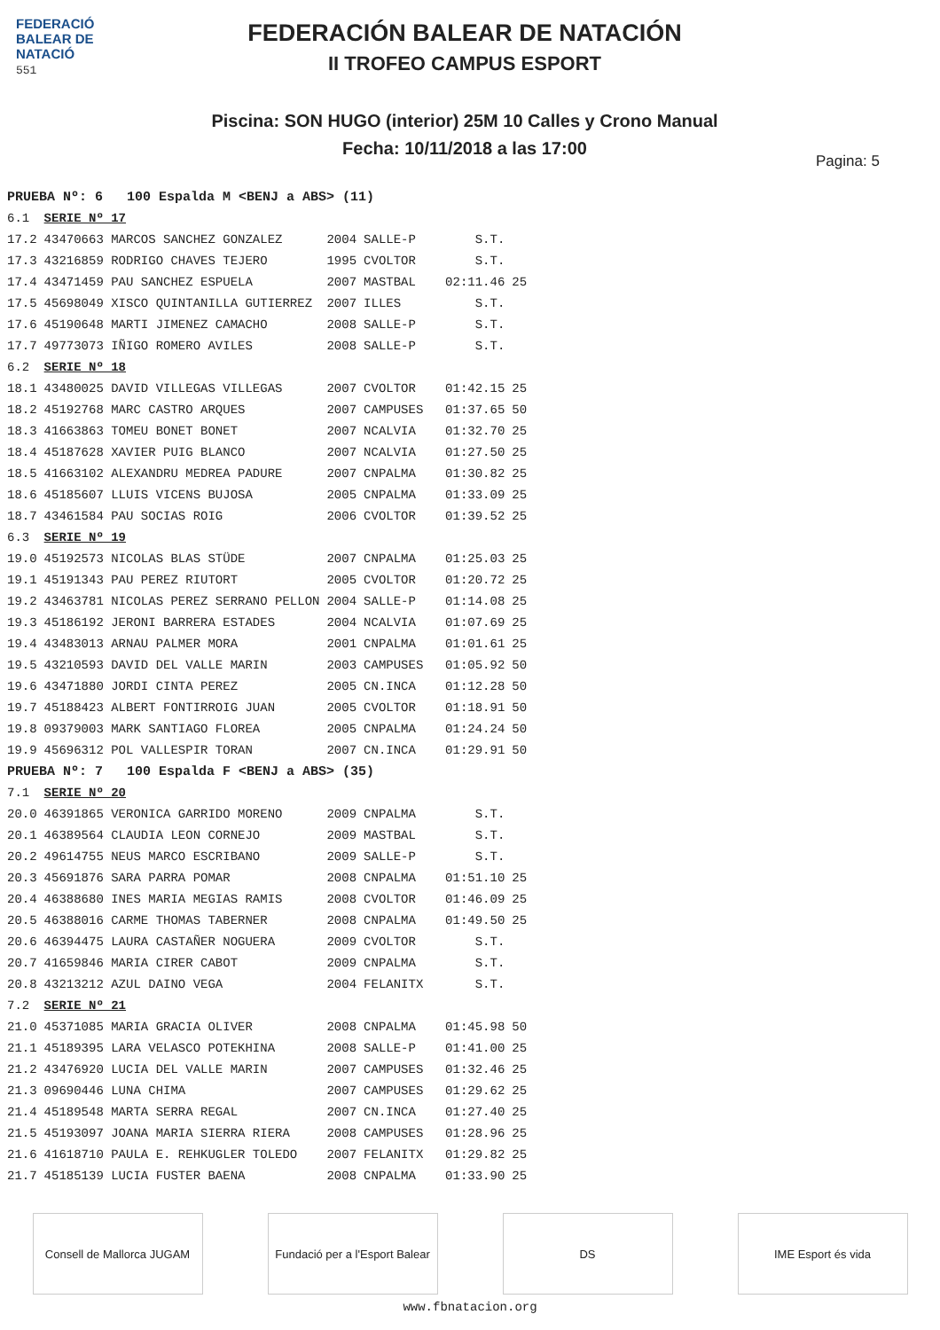FEDERACIÓ BALEAR DE NATACIÓ
551
FEDERACIÓN BALEAR DE NATACIÓN
II TROFEO CAMPUS ESPORT
Piscina: SON HUGO (interior) 25M 10 Calles y Crono Manual
Fecha: 10/11/2018 a las 17:00
Pagina: 5
| PRUEBA Nº: 6 100 Espalda M <BENJ a ABS> (11) | | | | | |
| 6.1 | SERIE Nº 17 | | | | |
| 17.2 | 43470663 MARCOS SANCHEZ GONZALEZ | 2004 | SALLE-P | S.T. | |
| 17.3 | 43216859 RODRIGO CHAVES TEJERO | 1995 | CVOLTOR | S.T. | |
| 17.4 | 43471459 PAU SANCHEZ ESPUELA | 2007 | MASTBAL | 02:11.46 | 25 |
| 17.5 | 45698049 XISCO QUINTANILLA GUTIERREZ | 2007 | ILLES | S.T. | |
| 17.6 | 45190648 MARTI JIMENEZ CAMACHO | 2008 | SALLE-P | S.T. | |
| 17.7 | 49773073 IÑIGO ROMERO AVILES | 2008 | SALLE-P | S.T. | |
| 6.2 | SERIE Nº 18 | | | | |
| 18.1 | 43480025 DAVID VILLEGAS VILLEGAS | 2007 | CVOLTOR | 01:42.15 | 25 |
| 18.2 | 45192768 MARC CASTRO ARQUES | 2007 | CAMPUSES | 01:37.65 | 50 |
| 18.3 | 41663863 TOMEU BONET BONET | 2007 | NCALVIA | 01:32.70 | 25 |
| 18.4 | 45187628 XAVIER PUIG BLANCO | 2007 | NCALVIA | 01:27.50 | 25 |
| 18.5 | 41663102 ALEXANDRU MEDREA PADURE | 2007 | CNPALMA | 01:30.82 | 25 |
| 18.6 | 45185607 LLUIS VICENS BUJOSA | 2005 | CNPALMA | 01:33.09 | 25 |
| 18.7 | 43461584 PAU SOCIAS ROIG | 2006 | CVOLTOR | 01:39.52 | 25 |
| 6.3 | SERIE Nº 19 | | | | |
| 19.0 | 45192573 NICOLAS BLAS STÜDE | 2007 | CNPALMA | 01:25.03 | 25 |
| 19.1 | 45191343 PAU PEREZ RIUTORT | 2005 | CVOLTOR | 01:20.72 | 25 |
| 19.2 | 43463781 NICOLAS PEREZ SERRANO PELLON | 2004 | SALLE-P | 01:14.08 | 25 |
| 19.3 | 45186192 JERONI BARRERA ESTADES | 2004 | NCALVIA | 01:07.69 | 25 |
| 19.4 | 43483013 ARNAU PALMER MORA | 2001 | CNPALMA | 01:01.61 | 25 |
| 19.5 | 43210593 DAVID DEL VALLE MARIN | 2003 | CAMPUSES | 01:05.92 | 50 |
| 19.6 | 43471880 JORDI CINTA PEREZ | 2005 | CN.INCA | 01:12.28 | 50 |
| 19.7 | 45188423 ALBERT FONTIRROIG JUAN | 2005 | CVOLTOR | 01:18.91 | 50 |
| 19.8 | 09379003 MARK SANTIAGO FLOREA | 2005 | CNPALMA | 01:24.24 | 50 |
| 19.9 | 45696312 POL VALLESPIR TORAN | 2007 | CN.INCA | 01:29.91 | 50 |
| PRUEBA Nº: 7 100 Espalda F <BENJ a ABS> (35) | | | | | |
| 7.1 | SERIE Nº 20 | | | | |
| 20.0 | 46391865 VERONICA GARRIDO MORENO | 2009 | CNPALMA | S.T. | |
| 20.1 | 46389564 CLAUDIA LEON CORNEJO | 2009 | MASTBAL | S.T. | |
| 20.2 | 49614755 NEUS MARCO ESCRIBANO | 2009 | SALLE-P | S.T. | |
| 20.3 | 45691876 SARA PARRA POMAR | 2008 | CNPALMA | 01:51.10 | 25 |
| 20.4 | 46388680 INES MARIA MEGIAS RAMIS | 2008 | CVOLTOR | 01:46.09 | 25 |
| 20.5 | 46388016 CARME THOMAS TABERNER | 2008 | CNPALMA | 01:49.50 | 25 |
| 20.6 | 46394475 LAURA CASTAÑER NOGUERA | 2009 | CVOLTOR | S.T. | |
| 20.7 | 41659846 MARIA CIRER CABOT | 2009 | CNPALMA | S.T. | |
| 20.8 | 43213212 AZUL DAINO VEGA | 2004 | FELANITX | S.T. | |
| 7.2 | SERIE Nº 21 | | | | |
| 21.0 | 45371085 MARIA GRACIA OLIVER | 2008 | CNPALMA | 01:45.98 | 50 |
| 21.1 | 45189395 LARA VELASCO POTEKHINA | 2008 | SALLE-P | 01:41.00 | 25 |
| 21.2 | 43476920 LUCIA DEL VALLE MARIN | 2007 | CAMPUSES | 01:32.46 | 25 |
| 21.3 | 09690446 LUNA CHIMA | 2007 | CAMPUSES | 01:29.62 | 25 |
| 21.4 | 45189548 MARTA SERRA REGAL | 2007 | CN.INCA | 01:27.40 | 25 |
| 21.5 | 45193097 JOANA MARIA SIERRA RIERA | 2008 | CAMPUSES | 01:28.96 | 25 |
| 21.6 | 41618710 PAULA E. REHKUGLER TOLEDO | 2007 | FELANITX | 01:29.82 | 25 |
| 21.7 | 45185139 LUCIA FUSTER BAENA | 2008 | CNPALMA | 01:33.90 | 25 |
Consell de Mallorca JUGAM
Fundació per a l'Esport Balear
DS IME Esport és vida
www.fbnatacion.org